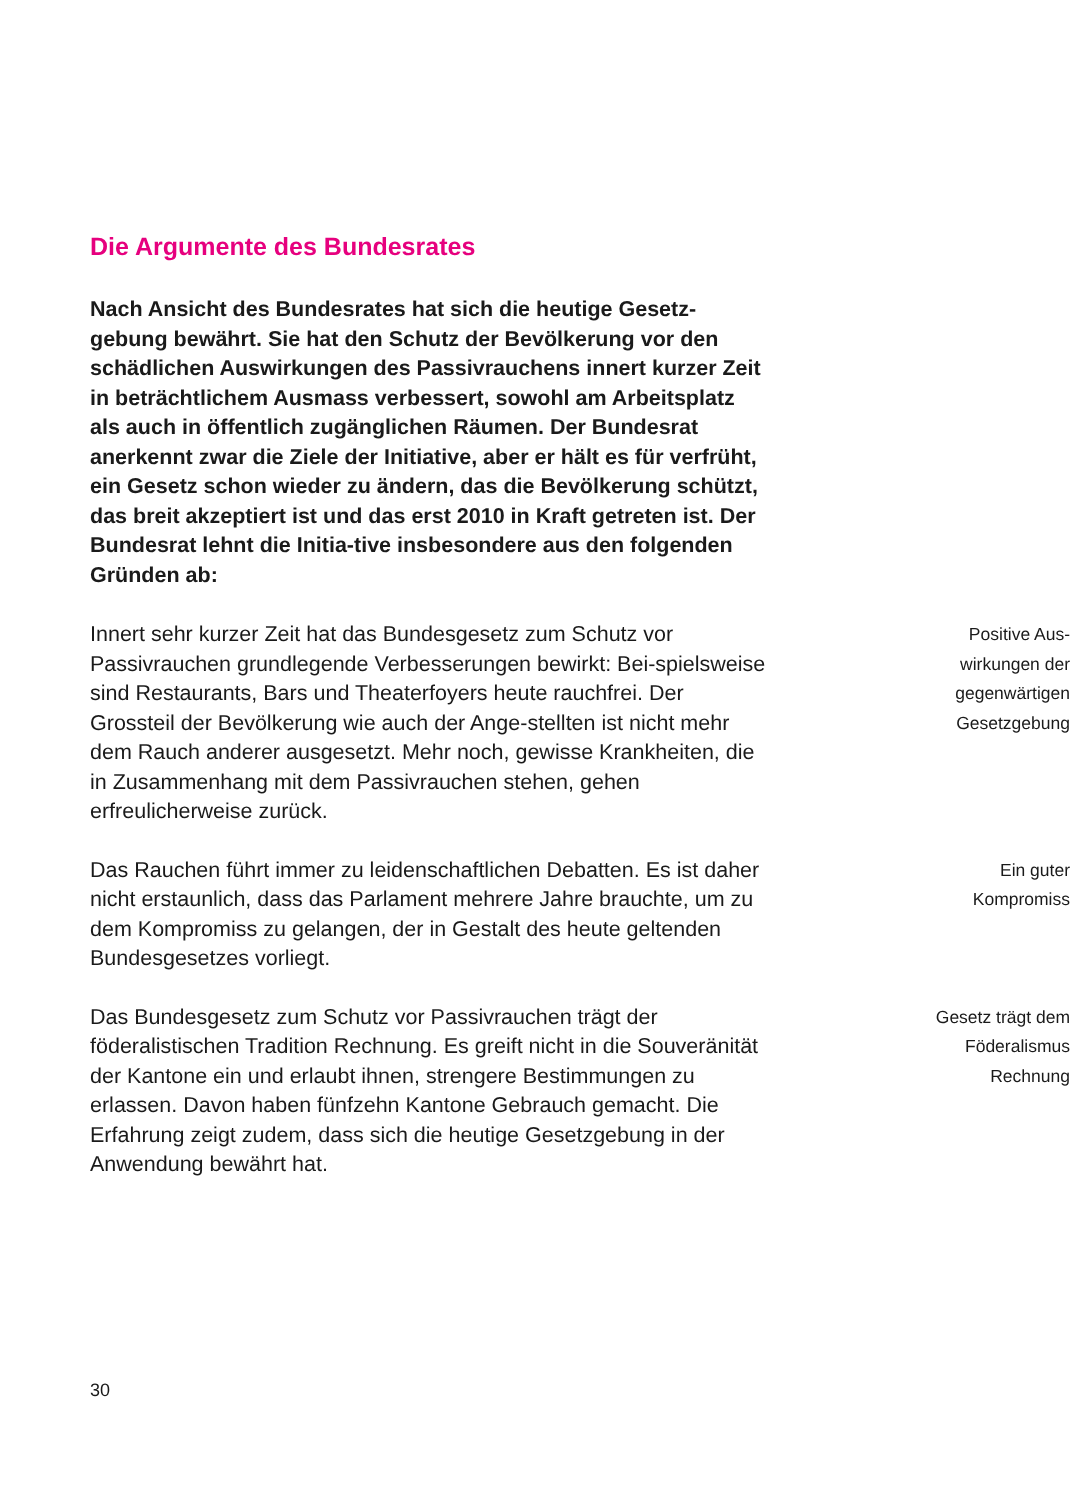Die Argumente des Bundesrates
Nach Ansicht des Bundesrates hat sich die heutige Gesetz-gebung bewährt. Sie hat den Schutz der Bevölkerung vor den schädlichen Auswirkungen des Passivrauchens innert kurzer Zeit in beträchtlichem Ausmass verbessert, sowohl am Arbeitsplatz als auch in öffentlich zugänglichen Räumen. Der Bundesrat anerkennt zwar die Ziele der Initiative, aber er hält es für verfrüht, ein Gesetz schon wieder zu ändern, das die Bevölkerung schützt, das breit akzeptiert ist und das erst 2010 in Kraft getreten ist. Der Bundesrat lehnt die Initia-tive insbesondere aus den folgenden Gründen ab:
Innert sehr kurzer Zeit hat das Bundesgesetz zum Schutz vor Passivrauchen grundlegende Verbesserungen bewirkt: Bei-spielsweise sind Restaurants, Bars und Theaterfoyers heute rauchfrei. Der Grossteil der Bevölkerung wie auch der Ange-stellten ist nicht mehr dem Rauch anderer ausgesetzt. Mehr noch, gewisse Krankheiten, die in Zusammenhang mit dem Passivrauchen stehen, gehen erfreulicherweise zurück.
Positive Aus-
wirkungen der
gegenwärtigen
Gesetzgebung
Das Rauchen führt immer zu leidenschaftlichen Debatten. Es ist daher nicht erstaunlich, dass das Parlament mehrere Jahre brauchte, um zu dem Kompromiss zu gelangen, der in Gestalt des heute geltenden Bundesgesetzes vorliegt.
Ein guter
Kompromiss
Das Bundesgesetz zum Schutz vor Passivrauchen trägt der föderalistischen Tradition Rechnung. Es greift nicht in die Souveränität der Kantone ein und erlaubt ihnen, strengere Bestimmungen zu erlassen. Davon haben fünfzehn Kantone Gebrauch gemacht. Die Erfahrung zeigt zudem, dass sich die heutige Gesetzgebung in der Anwendung bewährt hat.
Gesetz trägt dem
Föderalismus
Rechnung
30